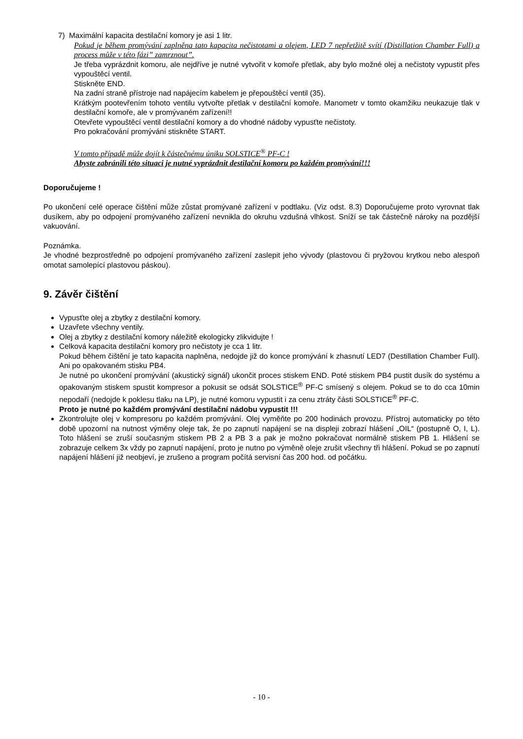7) Maximální kapacita destilační komory je asi 1 litr.
Pokud je během promývání zaplněna tato kapacita nečistotami a olejem, LED 7 nepřetžitě svítí (Distillation Chamber Full) a process může v této fázi” zamrznout”.
Je třeba vyprázdnit komoru, ale nejdříve je nutné vytvořit v komoře přetlak, aby bylo možné olej a nečistoty vypustit přes vypouštěcí ventil.
Stiskněte END.
Na zadní straně přístroje nad napájecím kabelem je přepouštěcí ventil (35).
Krátkým pootevřením tohoto ventilu vytvořte přetlak v destilační komoře. Manometr v tomto okamžiku neukazuje tlak v destilační komoře, ale v promývaném zařízení!!
Otevřete vypouštěcí ventil destilační komory a do vhodné nádoby vypusťte nečistoty.
Pro pokračování promývání stiskněte START.
V tomto případě může dojít k částečnému úniku SOLSTICE<sup>®</sup> PF-C !
Abyste zabránili této situaci je nutné vyprázdnit destilační komoru po každém promývání!!!
Doporučujeme !
Po ukončení celé operace čištění může zůstat promývané zařízení v podtlaku. (Viz odst. 8.3) Doporučujeme proto vyrovnat tlak dusíkem, aby po odpojení promývaného zařízení nevnikla do okruhu vzdušná vlhkost. Sníží se tak částečně nároky na pozdější vakuování.
Poznámka.
Je vhodné bezprostředně po odpojení promývaného zařízení zaslepit jeho vývody (plastovou či pryžovou krytkou nebo alespoň omotat samolepící plastovou páskou).
9. Závěr čištění
Vypusťte olej a zbytky z destilační komory.
Uzavřete všechny ventily.
Olej a zbytky z destilační komory náležitě ekologicky zlikvidujte !
Celková kapacita destilační komory pro nečistoty je cca 1 litr.
Pokud během čištění je tato kapacita naplněna, nedojde již do konce promývání k zhasnutí LED7 (Destillation Chamber Full). Ani po opakovaném stisku PB4.
Je nutné po ukončení promývání (akustický signál) ukončit proces stiskem END. Poté stiskem PB4 pustit dusík do systému a opakovaným stiskem spustit kompresor a pokusit se odsát SOLSTICE<sup>®</sup> PF-C smísený s olejem. Pokud se to do cca 10min nepodaří (nedojde k poklesu tlaku na LP), je nutné komoru vypustit i za cenu ztráty části SOLSTICE<sup>®</sup> PF-C.
Proto je nutné po každém promývání destilační nádobu vypustit !!!
Zkontrolujte olej v kompresoru po každém promývání. Olej vyměňte po 200 hodinách provozu. Přístroj automaticky po této době upozorní na nutnost výměny oleje tak, že po zapnutí napájení se na displeji zobrazí hlášení „OIL“ (postupně O, I, L). Toto hlášení se zruší současným stiskem PB 2 a PB 3 a pak je možno pokračovat normálně stiskem PB 1. Hlášení se zobrazuje celkem 3x vždy po zapnutí napájení, proto je nutno po výměně oleje zrušit všechny tři hlášení. Pokud se po zapnutí napájení hlášení již neobjeví, je zrušeno a program počítá servisní čas 200 hod. od počátku.
- 10 -